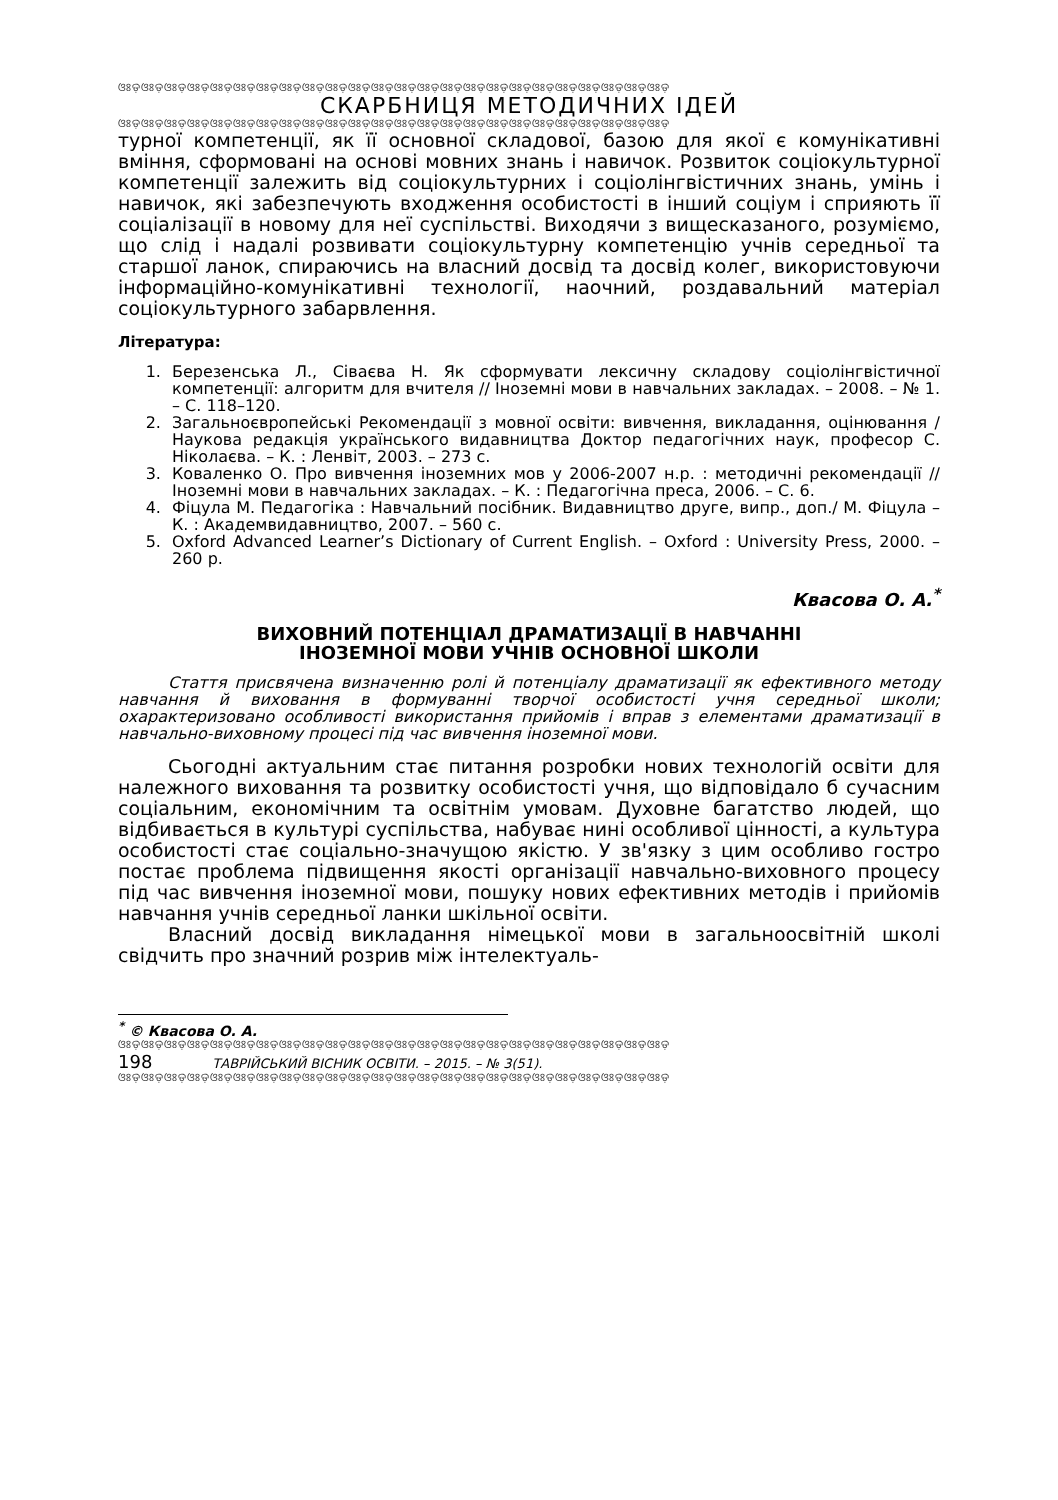ଓଃଡ଼ଓଃଡ଼ଓଃଡ଼ଓଃଡ଼ଓଃଡ଼ଓଃଡ଼ଓଃଡ଼ଓଃଡ଼ଓଃଡ଼ଓଃଡ଼ଓଃଡ଼ଓଃଡ଼ଓଃଡ଼ଓଃଡ଼ଓଃଡ଼ଓଃଡ଼ଓଃଡ଼ଓଃଡ଼ଓଃଡ଼ଓଃଡ଼ଓଃଡ଼ଓଃଡ଼ଓଃଡ଼ଓଃଡ଼
СКАРБНИЦЯ МЕТОДИЧНИХ ІДЕЙ
ଓଃଡ଼ଓଃଡ଼ଓଃଡ଼ଓଃଡ଼ଓଃଡ଼ଓଃଡ଼ଓଃଡ଼ଓଃଡ଼ଓଃଡ଼ଓଃଡ଼ଓଃଡ଼ଓଃଡ଼ଓଃଡ଼ଓଃଡ଼ଓଃଡ଼ଓଃଡ଼ଓଃଡ଼ଓଃଡ଼ଓଃଡ଼ଓଃଡ଼ଓଃଡ଼ଓଃଡ଼ଓଃଡ଼ଓଃଡ଼
турної компетенції, як її основної складової, базою для якої є комунікативні вміння, сформовані на основі мовних знань і навичок. Розвиток соціокультурної компетенції залежить від соціокультурних і соціолінгвістичних знань, умінь і навичок, які забезпечують входження особистості в інший соціум і сприяють її соціалізації в новому для неї суспільстві. Виходячи з вищесказаного, розуміємо, що слід і надалі розвивати соціокультурну компетенцію учнів середньої та старшої ланок, спираючись на власний досвід та досвід колег, використовуючи інформаційно-комунікативні технології, наочний, роздавальний матеріал соціокультурного забарвлення.
Література:
1. Березенська Л., Сіваєва Н. Як сформувати лексичну складову соціолінгвістичної компетенції: алгоритм для вчителя // Іноземні мови в навчальних закладах. – 2008. – № 1. – С. 118–120.
2. Загальноєвропейські Рекомендації з мовної освіти: вивчення, викладання, оцінювання / Наукова редакція українського видавництва Доктор педагогічних наук, професор С. Ніколаєва. – К. : Ленвіт, 2003. – 273 с.
3. Коваленко О. Про вивчення іноземних мов у 2006-2007 н.р. : методичні рекомендації // Іноземні мови в навчальних закладах. – К. : Педагогічна преса, 2006. – С. 6.
4. Фіцула М. Педагогіка : Навчальний посібник. Видавництво друге, випр., доп./ М. Фіцула – К. : Академвидавництво, 2007. – 560 с.
5. Oxford Advanced Learner’s Dictionary of Current English. – Oxford : University Press, 2000. – 260 p.
Квасова О. А.<sup>*</sup>
ВИХОВНИЙ ПОТЕНЦІАЛ ДРАМАТИЗАЦІЇ В НАВЧАННІ
ІНОЗЕМНОЇ МОВИ УЧНІВ ОСНОВНОЇ ШКОЛИ
Стаття присвячена визначенню ролі й потенціалу драматизації як ефективного методу навчання й виховання в формуванні творчої особистості учня середньої школи; охарактеризовано особливості використання прийомів і вправ з елементами драматизації в навчально-виховному процесі під час вивчення іноземної мови.
Сьогодні актуальним стає питання розробки нових технологій освіти для належного виховання та розвитку особистості учня, що відповідало б сучасним соціальним, економічним та освітнім умовам. Духовне багатство людей, що відбивається в культурі суспільства, набуває нині особливої цінності, а культура особистості стає соціально-значущою якістю. У зв'язку з цим особливо гостро постає проблема підвищення якості організації навчально-виховного процесу під час вивчення іноземної мови, пошуку нових ефективних методів і прийомів навчання учнів середньої ланки шкільної освіти.
Власний досвід викладання німецької мови в загальноосвітній школі свідчить про значний розрив між інтелектуаль-
<sup>*</sup> © Квасова О. А.
ଓଃଡ଼ଓଃଡ଼ଓଃଡ଼ଓଃଡ଼ଓଃଡ଼ଓଃଡ଼ଓଃଡ଼ଓଃଡ଼ଓଃଡ଼ଓଃଡ଼ଓଃଡ଼ଓଃଡ଼ଓଃଡ଼ଓଃଡ଼ଓଃଡ଼ଓଃଡ଼ଓଃଡ଼ଓଃଡ଼ଓଃଡ଼ଓଃଡ଼ଓଃଡ଼ଓଃଡ଼ଓଃଡ଼ଓଃଡ଼
198 ТАВРІЙСЬКИЙ ВІСНИК ОСВІТИ. – 2015. – № 3(51).
ଓଃଡ଼ଓଃଡ଼ଓଃଡ଼ଓଃଡ଼ଓଃଡ଼ଓଃଡ଼ଓଃଡ଼ଓଃଡ଼ଓଃଡ଼ଓଃଡ଼ଓଃଡ଼ଓଃଡ଼ଓଃଡ଼ଓଃଡ଼ଓଃଡ଼ଓଃଡ଼ଓଃଡ଼ଓଃଡ଼ଓଃଡ଼ଓଃଡ଼ଓଃଡ଼ଓଃଡ଼ଓଃଡ଼ଓଃଡ଼